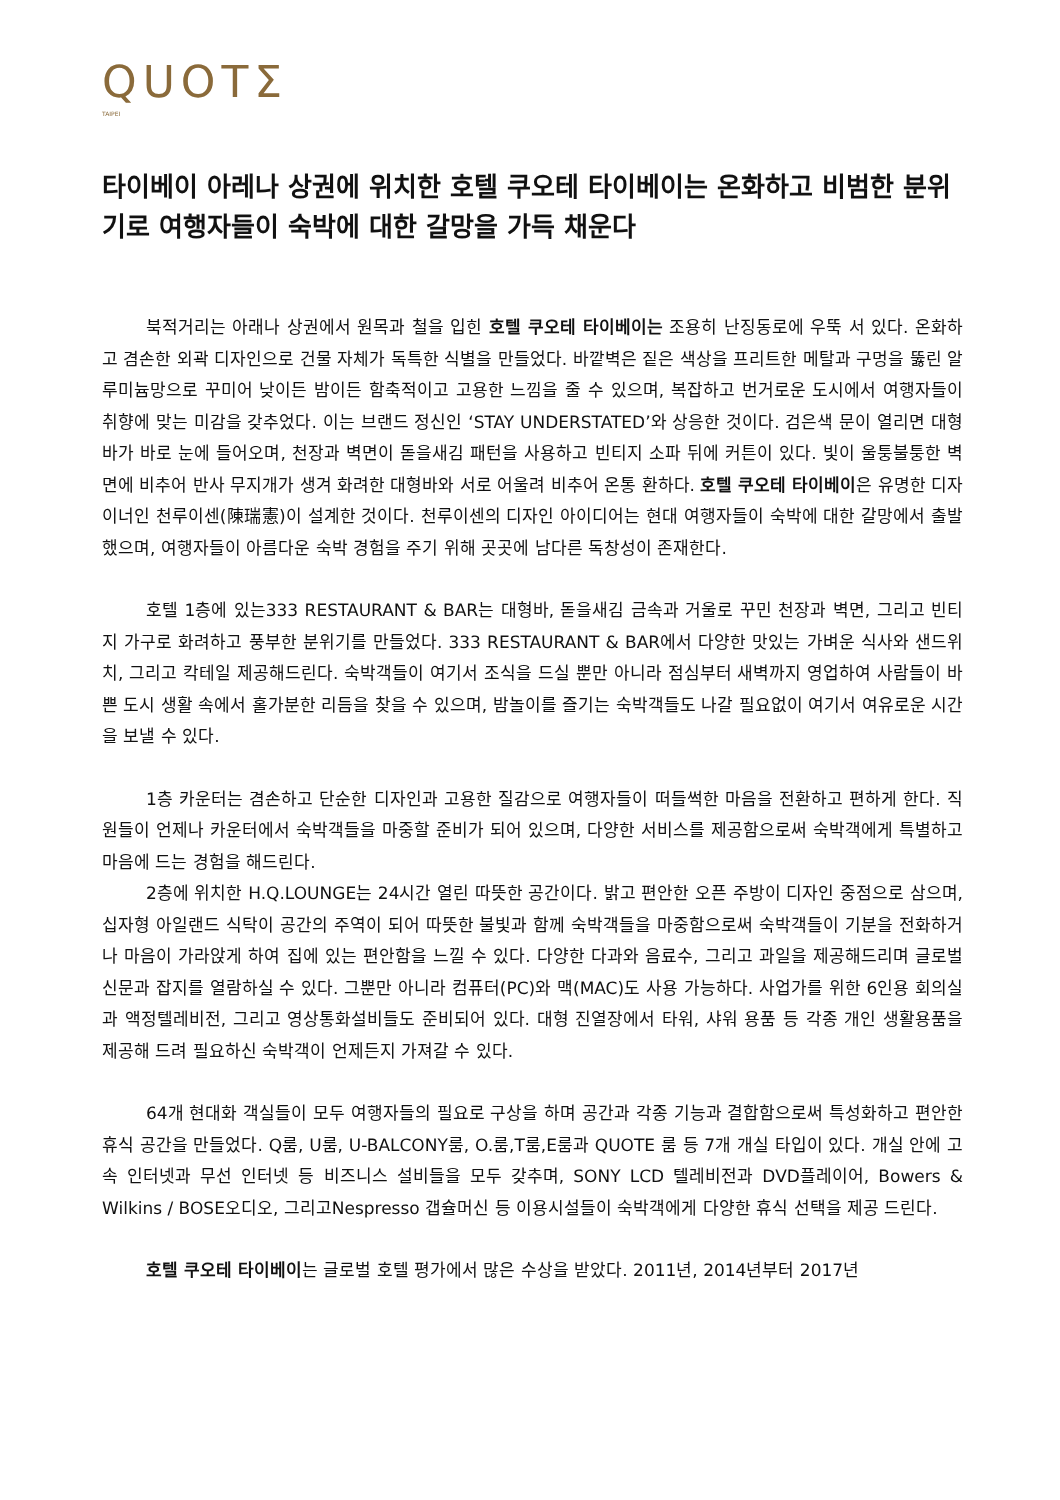QUOTΣ
TAIPEI
타이베이 아레나 상권에 위치한 호텔 쿠오테 타이베이는 온화하고 비범한 분위기로 여행자들이 숙박에 대한 갈망을 가득 채운다
북적거리는 아래나 상권에서 원목과 철을 입힌 호텔 쿠오테 타이베이는 조용히 난징동로에 우뚝 서 있다. 온화하고 겸손한 외곽 디자인으로 건물 자체가 독특한 식별을 만들었다. 바깥벽은 짙은 색상을 프리트한 메탈과 구멍을 뚫린 알루미늄망으로 꾸미어 낮이든 밤이든 함축적이고 고용한 느낌을 줄 수 있으며, 복잡하고 번거로운 도시에서 여행자들이 취향에 맞는 미감을 갖추었다. 이는 브랜드 정신인 ‘STAY UNDERSTATED’와 상응한 것이다. 검은색 문이 열리면 대형바가 바로 눈에 들어오며, 천장과 벽면이 돋을새김 패턴을 사용하고 빈티지 소파 뒤에 커튼이 있다. 빛이 울퉁불퉁한 벽면에 비추어 반사 무지개가 생겨 화려한 대형바와 서로 어울려 비추어 온통 환하다. 호텔 쿠오테 타이베이은 유명한 디자이너인 천루이센(陳瑞憲)이 설계한 것이다. 천루이센의 디자인 아이디어는 현대 여행자들이 숙박에 대한 갈망에서 출발했으며, 여행자들이 아름다운 숙박 경험을 주기 위해 곳곳에 남다른 독창성이 존재한다.
호텔 1층에 있는333 RESTAURANT & BAR는 대형바, 돋을새김 금속과 거울로 꾸민 천장과 벽면, 그리고 빈티지 가구로 화려하고 풍부한 분위기를 만들었다. 333 RESTAURANT & BAR에서 다양한 맛있는 가벼운 식사와 샌드위치, 그리고 칵테일 제공해드린다. 숙박객들이 여기서 조식을 드실 뿐만 아니라 점심부터 새벽까지 영업하여 사람들이 바쁜 도시 생활 속에서 홀가분한 리듬을 찾을 수 있으며, 밤놀이를 즐기는 숙박객들도 나갈 필요없이 여기서 여유로운 시간을 보낼 수 있다.
1층 카운터는 겸손하고 단순한 디자인과 고용한 질감으로 여행자들이 떠들썩한 마음을 전환하고 편하게 한다. 직원들이 언제나 카운터에서 숙박객들을 마중할 준비가 되어 있으며, 다양한 서비스를 제공함으로써 숙박객에게 특별하고 마음에 드는 경험을 해드린다.
2층에 위치한 H.Q.LOUNGE는 24시간 열린 따뜻한 공간이다. 밝고 편안한 오픈 주방이 디자인 중점으로 삼으며, 십자형 아일랜드 식탁이 공간의 주역이 되어 따뜻한 불빛과 함께 숙박객들을 마중함으로써 숙박객들이 기분을 전화하거나 마음이 가라앉게 하여 집에 있는 편안함을 느낄 수 있다. 다양한 다과와 음료수, 그리고 과일을 제공해드리며 글로벌 신문과 잡지를 열람하실 수 있다. 그뿐만 아니라 컴퓨터(PC)와 맥(MAC)도 사용 가능하다. 사업가를 위한 6인용 회의실과 액정텔레비전, 그리고 영상통화설비들도 준비되어 있다. 대형 진열장에서 타워, 샤워 용품 등 각종 개인 생활용품을 제공해 드려 필요하신 숙박객이 언제든지 가져갈 수 있다.
64개 현대화 객실들이 모두 여행자들의 필요로 구상을 하며 공간과 각종 기능과 결합함으로써 특성화하고 편안한 휴식 공간을 만들었다. Q룸, U룸, U-BALCONY룸, O.룸,T룸,E룸과 QUOTE 룸 등 7개 개실 타입이 있다. 개실 안에 고속 인터넷과 무선 인터넷 등 비즈니스 설비들을 모두 갖추며, SONY LCD 텔레비전과 DVD플레이어, Bowers & Wilkins / BOSE오디오, 그리고Nespresso 갭슐머신 등 이용시설들이 숙박객에게 다양한 휴식 선택을 제공 드린다.
호텔 쿠오테 타이베이는 글로벌 호텔 평가에서 많은 수상을 받았다. 2011년, 2014년부터 2017년